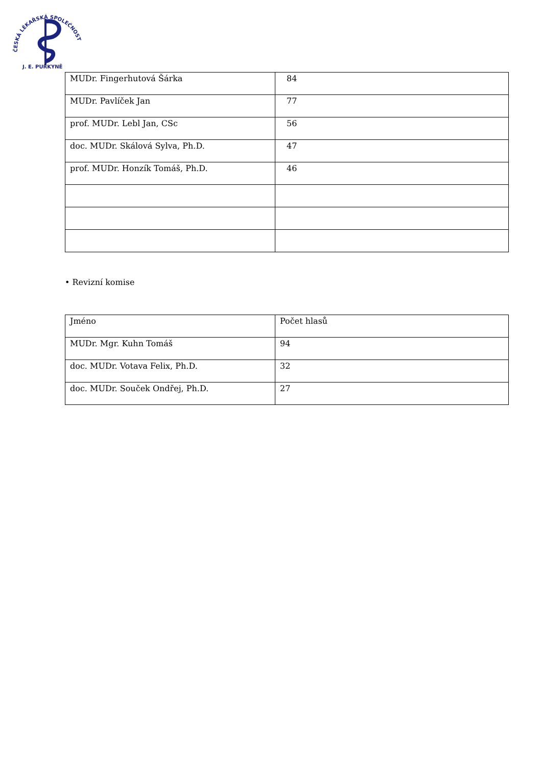ČESKÁ LÉKAŘSKÁ SPOLEČNOST
J. E. PURKYNĚ
| MUDr. Fingerhutová Šárka | 84 |
| MUDr. Pavlíček Jan | 77 |
| prof. MUDr. Lebl Jan, CSc | 56 |
| doc. MUDr. Skálová Sylva, Ph.D. | 47 |
| prof. MUDr. Honzík Tomáš, Ph.D. | 46 |
• Revizní komise
| Jméno | Počet hlasů |
| MUDr. Mgr. Kuhn Tomáš | 94 |
| doc. MUDr. Votava Felix, Ph.D. | 32 |
| doc. MUDr. Souček Ondřej, Ph.D. | 27 |